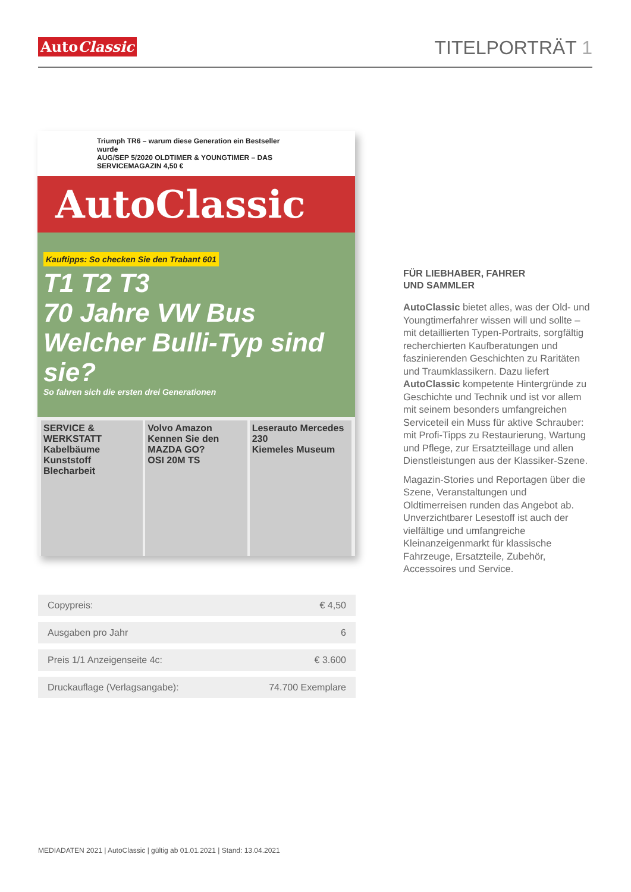AutoClassic
TITELPORTRÄT 1
Triumph TR6 – warum diese Generation ein Bestseller wurde
AUG/SEP 5/2020 OLDTIMER & YOUNGTIMER – DAS SERVICEMAGAZIN 4,50 €
AutoClassic
Kauftipps: So checken Sie den Trabant 601
T1 T2 T3
70 Jahre VW Bus Welcher Bulli-Typ sind sie?
So fahren sich die ersten drei Generationen
SERVICE & WERKSTATT Kabelbäume Kunststoff Blecharbeit
Volvo Amazon
Kennen Sie den MAZDA GO?
OSI 20M TS
Leserauto Mercedes 230
Kiemeles Museum
FÜR LIEBHABER, FAHRER
UND SAMMLER
AutoClassic bietet alles, was der Old- und Youngtimerfahrer wissen will und sollte – mit detaillierten Typen-Portraits, sorgfältig recherchierten Kaufberatungen und faszinierenden Geschichten zu Raritäten und Traumklassikern. Dazu liefert AutoClassic kompetente Hintergründe zu Geschichte und Technik und ist vor allem mit seinem besonders umfangreichen Serviceteil ein Muss für aktive Schrauber: mit Profi-Tipps zu Restaurierung, Wartung und Pflege, zur Ersatzteillage und allen Dienstleistungen aus der Klassiker-Szene.
Magazin-Stories und Reportagen über die Szene, Veranstaltungen und Oldtimerreisen runden das Angebot ab. Unverzichtbarer Lesestoff ist auch der vielfältige und umfangreiche Kleinanzeigenmarkt für klassische Fahrzeuge, Ersatzteile, Zubehör, Accessoires und Service.
| Copypreis: | € 4,50 |
| Ausgaben pro Jahr | 6 |
| Preis 1/1 Anzeigenseite 4c: | € 3.600 |
| Druckauflage (Verlagsangabe): | 74.700 Exemplare |
MEDIADATEN 2021 | AutoClassic | gültig ab 01.01.2021 | Stand: 13.04.2021